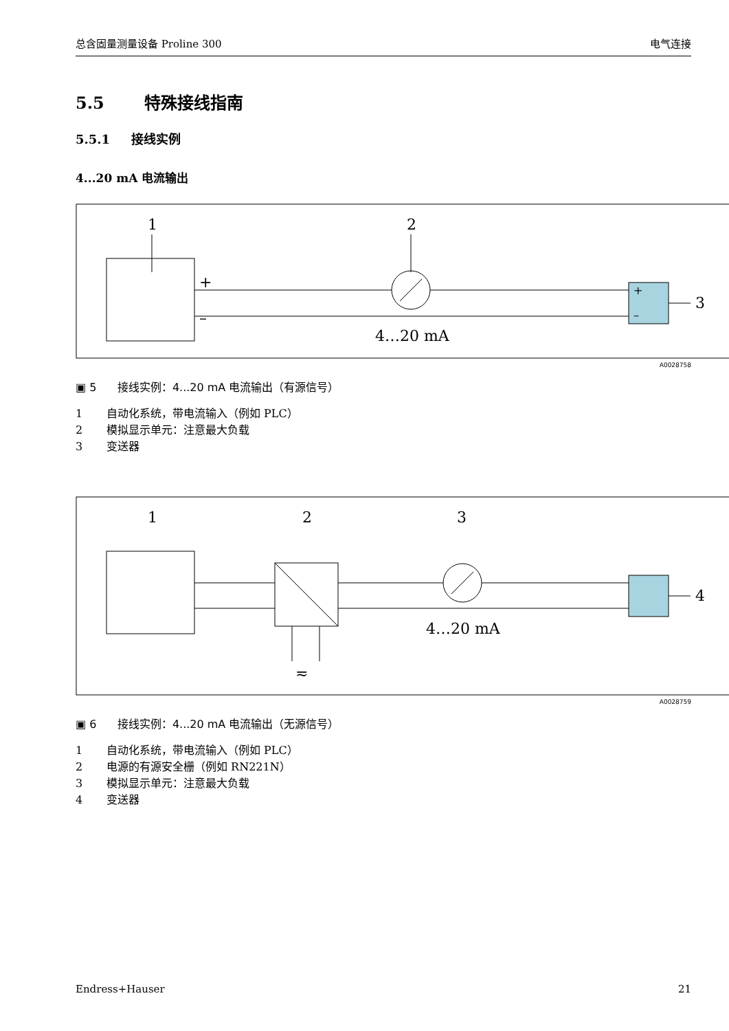总含固量测量设备 Proline 300 电气连接
5.5 特殊接线指南
5.5.1 接线实例
4...20 mA 电流输出
1
2
+
–
+
–
3
4…20 mA
A0028758
▣ 5 接线实例：4...20 mA 电流输出（有源信号）
1 自动化系统，带电流输入（例如 PLC）
2 模拟显示单元：注意最大负载
3 变送器
1
2
3
≂
4
4…20 mA
A0028759
▣ 6 接线实例：4...20 mA 电流输出（无源信号）
1 自动化系统，带电流输入（例如 PLC）
2 电源的有源安全栅（例如 RN221N）
3 模拟显示单元：注意最大负载
4 变送器
Endress+Hauser 21